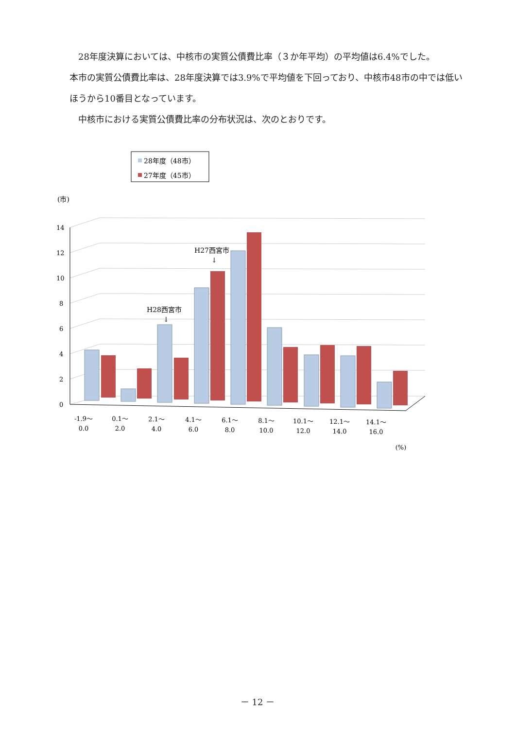28年度決算においては、中核市の実質公債費比率（３か年平均）の平均値は6.4%でした。
本市の実質公債費比率は、28年度決算では3.9%で平均値を下回っており、中核市48市の中では低いほうから10番目となっています。
中核市における実質公債費比率の分布状況は、次のとおりです。
28年度（48市）
27年度（45市）
(市)
0
2
4
6
8
10
12
14
H27西宮市
↓
H28西宮市
↓
-1.9～
0.0
0.1～
2.0
2.1～
4.0
4.1～
6.0
6.1～
8.0
8.1～
10.0
10.1～
12.0
12.1～
14.0
14.1～
16.0
(%)
－ 12 －